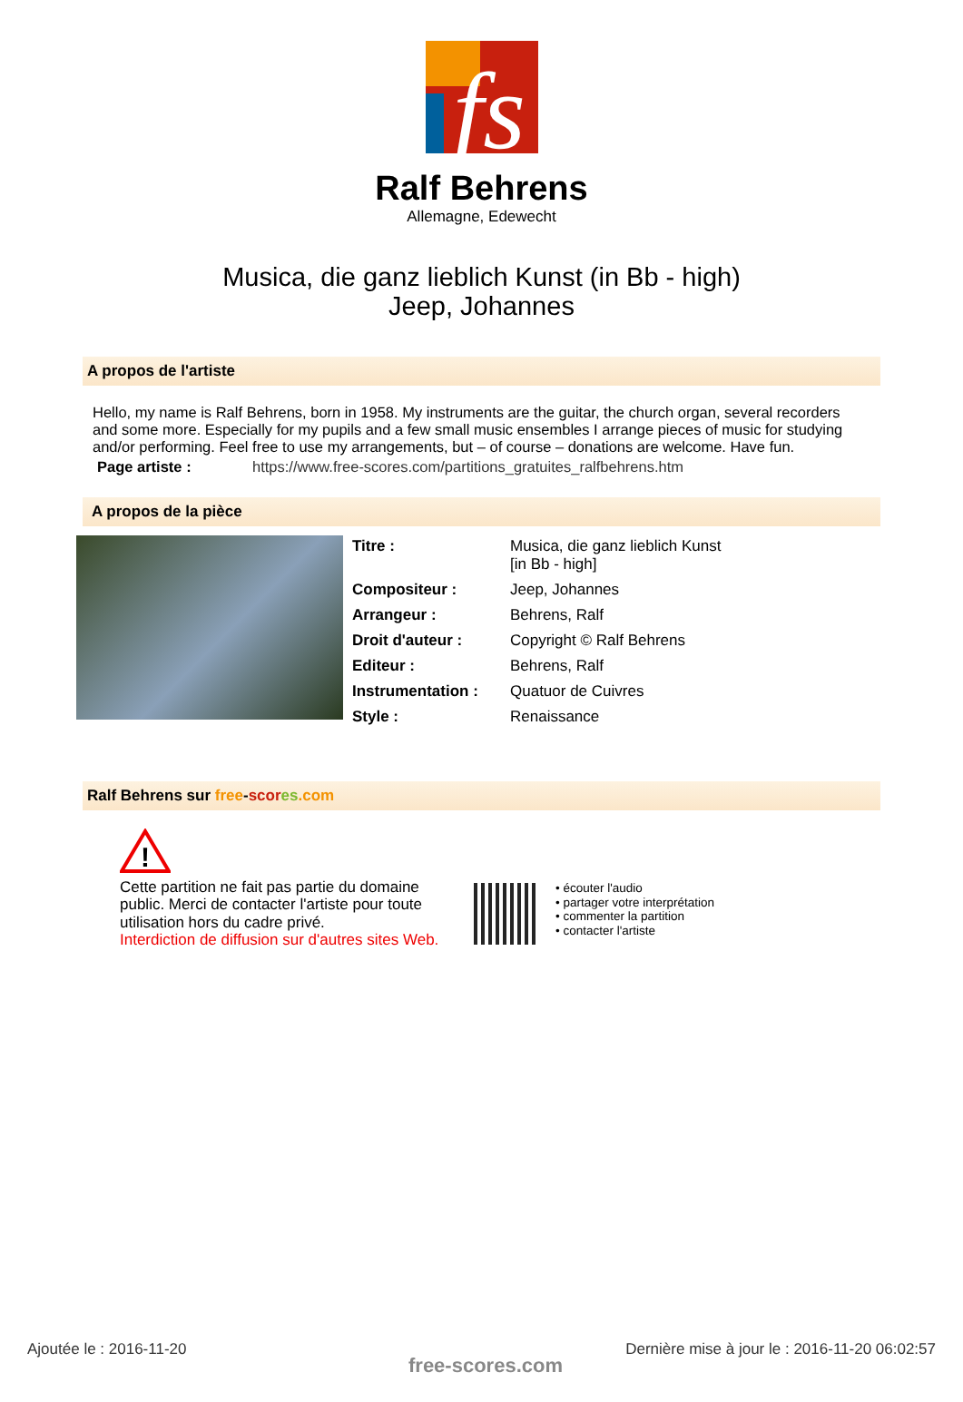fs
Ralf Behrens
Allemagne, Edewecht
Musica, die ganz lieblich Kunst (in Bb - high)
Jeep, Johannes
A propos de l'artiste
Hello, my name is Ralf Behrens, born in 1958. My instruments are the guitar, the church organ, several recorders and some more. Especially for my pupils and a few small music ensembles I arrange pieces of music for studying and/or performing. Feel free to use my arrangements, but – of course – donations are welcome. Have fun.
Page artiste : https://www.free-scores.com/partitions_gratuites_ralfbehrens.htm
A propos de la pièce
| Titre : | Musica, die ganz lieblich Kunst [in Bb - high] |
| Compositeur : | Jeep, Johannes |
| Arrangeur : | Behrens, Ralf |
| Droit d'auteur : | Copyright © Ralf Behrens |
| Editeur : | Behrens, Ralf |
| Instrumentation : | Quatuor de Cuivres |
| Style : | Renaissance |
Ralf Behrens sur free-scor es.com
!
Cette partition ne fait pas partie du domaine public. Merci de contacter l'artiste pour toute utilisation hors du cadre privé.
Interdiction de diffusion sur d'autres sites Web.
• écouter l'audio
• partager votre interprétation
• commenter la partition
• contacter l'artiste
Ajoutée le : 2016-11-20
free-scores.com
Dernière mise à jour le : 2016-11-20 06:02:57